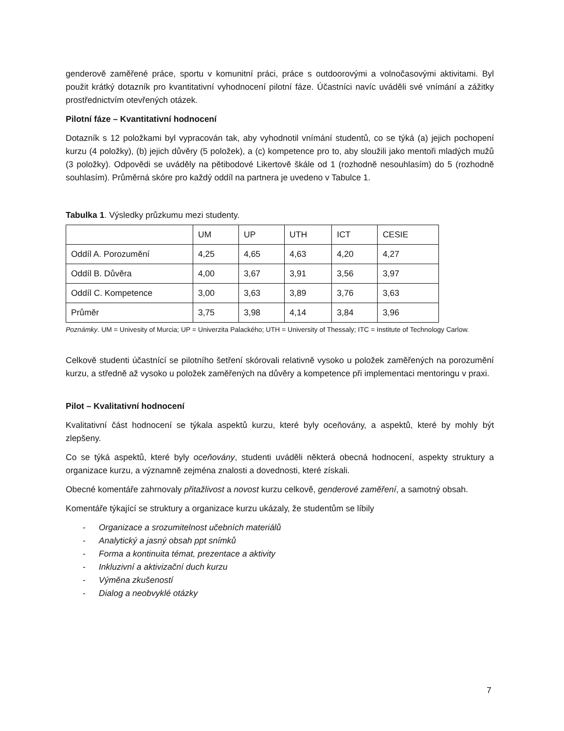genderově zaměřené práce, sportu v komunitní práci, práce s outdoorovými a volnočasovými aktivitami. Byl použit krátký dotazník pro kvantitativní vyhodnocení pilotní fáze. Účastníci navíc uváděli své vnímání a zážitky prostřednictvím otevřených otázek.
Pilotní fáze – Kvantitativní hodnocení
Dotazník s 12 položkami byl vypracován tak, aby vyhodnotil vnímání studentů, co se týká (a) jejich pochopení kurzu (4 položky), (b) jejich důvěry (5 položek), a (c) kompetence pro to, aby sloužili jako mentoři mladých mužů (3 položky). Odpovědi se uváděly na pětibodové Likertově škále od 1 (rozhodně nesouhlasím) do 5 (rozhodně souhlasím). Průměrná skóre pro každý oddíl na partnera je uvedeno v Tabulce 1.
Tabulka 1. Výsledky průzkumu mezi studenty.
| | UM | UP | UTH | ICT | CESIE |
| Oddíl A. Porozumění | 4,25 | 4,65 | 4,63 | 4,20 | 4,27 |
| Oddíl B. Důvěra | 4,00 | 3,67 | 3,91 | 3,56 | 3,97 |
| Oddíl C. Kompetence | 3,00 | 3,63 | 3,89 | 3,76 | 3,63 |
| Průměr | 3,75 | 3,98 | 4,14 | 3,84 | 3,96 |
Poznámky. UM = Univesity of Murcia; UP = Univerzita Palackého; UTH = University of Thessaly; ITC = Institute of Technology Carlow.
Celkově studenti účastnící se pilotního šetření skórovali relativně vysoko u položek zaměřených na porozumění kurzu, a středně až vysoko u položek zaměřených na důvěry a kompetence při implementaci mentoringu v praxi.
Pilot – Kvalitativní hodnocení
Kvalitativní část hodnocení se týkala aspektů kurzu, které byly oceňovány, a aspektů, které by mohly být zlepšeny.
Co se týká aspektů, které byly oceňovány, studenti uváděli některá obecná hodnocení, aspekty struktury a organizace kurzu, a významně zejména znalosti a dovednosti, které získali.
Obecné komentáře zahrnovaly přitažlivost a novost kurzu celkově, genderové zaměření, a samotný obsah.
Komentáře týkající se struktury a organizace kurzu ukázaly, že studentům se líbily
- Organizace a srozumitelnost učebních materiálů
- Analytický a jasný obsah ppt snímků
- Forma a kontinuita témat, prezentace a aktivity
- Inkluzivní a aktivizační duch kurzu
- Výměna zkušeností
- Dialog a neobvyklé otázky
7